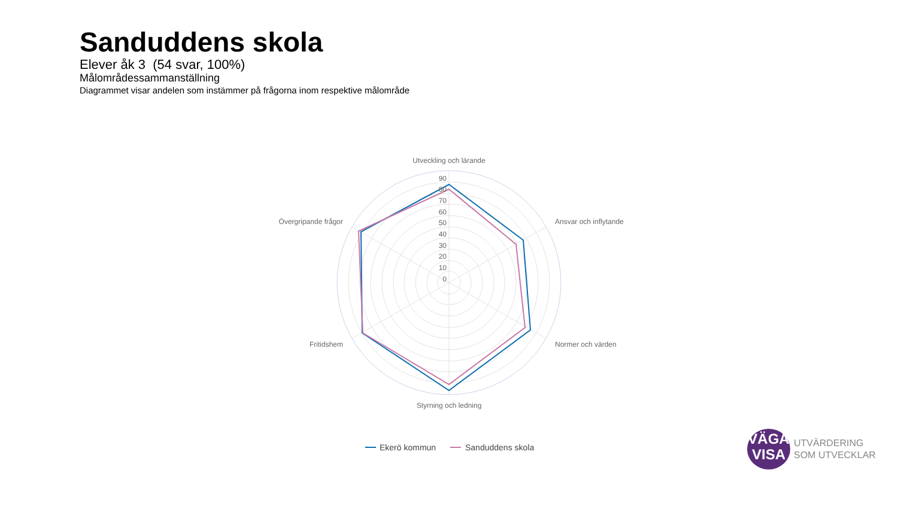Sanduddens skola
Elever åk 3 (54 svar, 100%)
Målområdessammanställning
Diagrammet visar andelen som instämmer på frågorna inom respektive målområde
Utveckling och lärande
Ansvar och inflytande
Normer och värden
Styrning och ledning
Fritidshem
Övergripande frågor
90
80
70
60
50
40
30
20
10
0
Ekerö kommun
Sanduddens skola
VÄGA
VISA
UTVÄRDERING
SOM UTVECKLAR